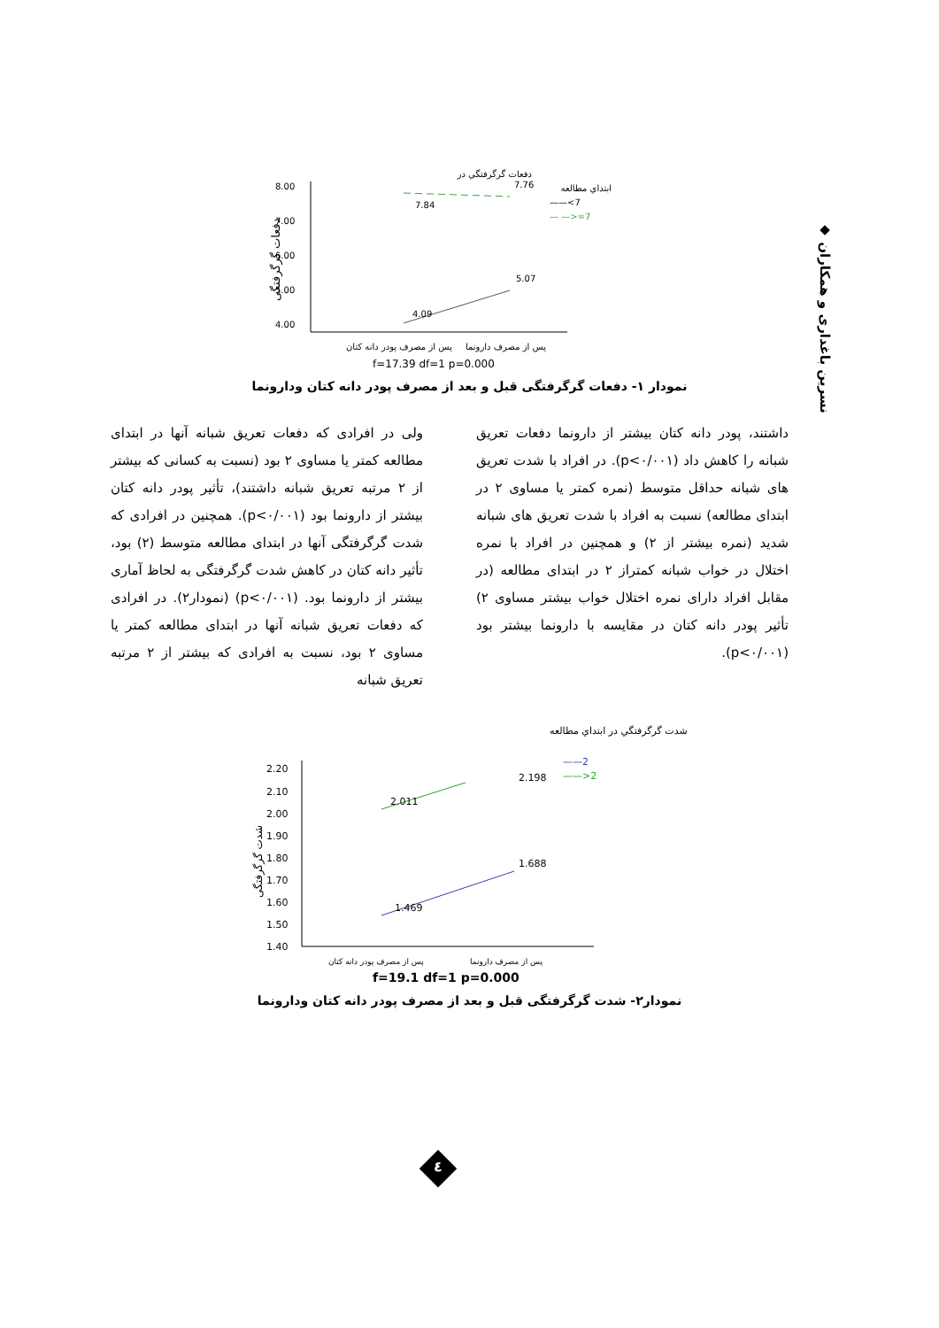◆ نسرین باغداری و همکاران
دفعات گرگرفتگی
8.00
7.00
6.00
5.00
4.00
7.84
7.76
4.09
5.07
دفعات گرگرفتگي در
ابتداي مطالعه
——<7
— —>=7
پس از مصرف پودر دانه کتان
پس از مصرف دارونما
f=17.39 df=1 p=0.000
نمودار ۱- دفعات گرگرفتگی قبل و بعد از مصرف پودر دانه کتان ودارونما
ولی در افرادی که دفعات تعریق شبانه آنها در ابتدای مطالعه کمتر یا مساوی ۲ بود (نسبت به کسانی که بیشتر از ۲ مرتبه تعریق شبانه داشتند)، تأثیر پودر دانه کتان بیشتر از دارونما بود (p<۰/۰۰۱). همچنین در افرادی که شدت گرگرفتگی آنها در ابتدای مطالعه متوسط (۲) بود، تأثیر دانه کتان در کاهش شدت گرگرفتگی به لحاظ آماری بیشتر از دارونما بود. (p<۰/۰۰۱) (نمودار۲). در افرادی که دفعات تعریق شبانه آنها در ابتدای مطالعه کمتر یا مساوی ۲ بود، نسبت به افرادی که بیشتر از ۲ مرتبه تعریق شبانه
داشتند، پودر دانه کتان بیشتر از دارونما دفعات تعریق شبانه را کاهش داد (p<۰/۰۰۱). در افراد با شدت تعریق های شبانه حداقل متوسط (نمره کمتر یا مساوی ۲ در ابتدای مطالعه) نسبت به افراد با شدت تعریق های شبانه شدید (نمره بیشتر از ۲) و همچنین در افراد با نمره اختلال در خواب شبانه کمتراز ۲ در ابتدای مطالعه (در مقابل افراد دارای نمره اختلال خواب بیشتر مساوی ۲) تأثیر پودر دانه کتان در مقایسه با دارونما بیشتر بود (p<۰/۰۰۱).
شدت گرگرفتگی
2.20
2.10
2.00
1.90
1.80
1.70
1.60
1.50
1.40
2.011
2.198
1.469
1.688
شدت گرگرفتگي در ابتداي مطالعه
——2
——>2
پس از مصرف پودر دانه کتان
پس از مصرف دارونما
f=19.1 df=1 p=0.000
نمودار۲- شدت گرگرفتگی قبل و بعد از مصرف پودر دانه کتان ودارونما
٤